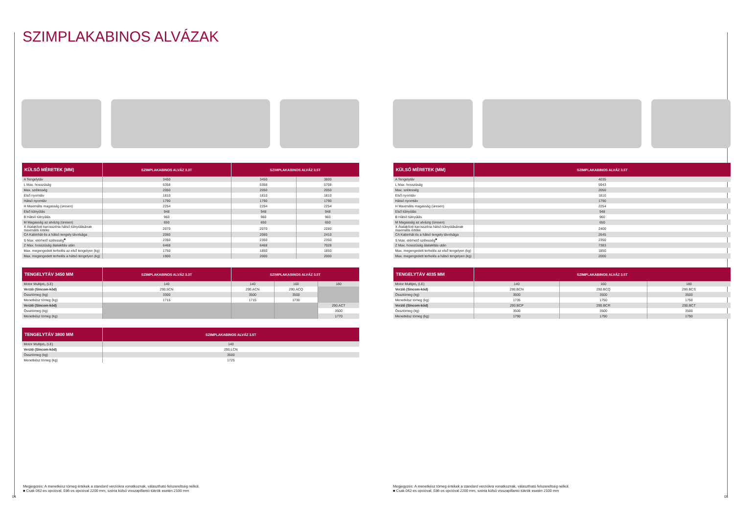SZIMPLAKABINOS ALVÁZAK
| KÜLSŐ MÉRETEK (MM) | SZIMPLAKABINOS ALVÁZ 3.3T | SZIMPLAKABINOS ALVÁZ 3.5T | |
| --- | --- | --- | --- |
| A Tengelytáv | 3450 | 3450 | 3800 |
| L Max. hosszúság | 5358 | 5358 | 5708 |
| Max. szélesség | 2050 | 2050 | 2050 |
| Első nyomtáv | 1810 | 1810 | 1810 |
| Hátsó nyomtáv | 1790 | 1790 | 1790 |
| H Maximális magasság (üresen) | 2254 | 2254 | 2254 |
| Első túlnyúlás | 948 | 948 | 948 |
| B Hátsó túlnyúlás | 960 | 960 | 960 |
| M Magasság az alvázig (üresen) | 650 | 650 | 650 |
| X Átalakított karosszéria hátsó túlnyúlásának maximális értéke | 2070 | 2070 | 2280 |
| CA Kabinhát és a hátsó tengely távolsága | 2060 | 2060 | 2410 |
| S Max. elérhető szélesség<sup>■</sup> | 2350 | 2350 | 2350 |
| Z Max. hosszúság átalakítás után | 6468 | 6468 | 7028 |
| Max. megengedett terhelés az első tengelyen (kg) | 1750 | 1850 | 1850 |
| Max. megengedett terhelés a hátsó tengelyen (kg) | 1900 | 2000 | 2000 |
| TENGELYTÁV 3450 MM | SZIMPLAKABINOS ALVÁZ 3.3T | SZIMPLAKABINOS ALVÁZ 3.5T | | |
| --- | --- | --- | --- | --- |
| Motor Multijet₃ (LE) | 140 | 140 | 160 | 180 |
| Verzió (Sincom-kód) | 290.5CN | 290.ACN | 290.ACQ | |
| Össztömeg (kg) | 3300 | 3500 | 3500 | |
| Menetkész tömeg (kg) | 1715 | 1715 | 1730 | |
| Verzió (Sincom-kód) | | | | 290.ACT |
| Össztömeg (kg) | | | | 3500 |
| Menetkész tömeg (kg) | | | | 1770 |
| TENGELYTÁV 3800 MM | SZIMPLAKABINOS ALVÁZ 3.5T |
| --- | --- |
| Motor Multijet₃ (LE) | 140 |
| Verzió (Sincom-kód) | 290.LCN |
| Össztömeg (kg) | 3500 |
| Menetkész tömeg (kg) | 1725 |
Megjegyzés: A menetkész tömeg értékek a standard verziókra vonatkoznak, választható felszereltség nélkül.
■ Csak 042-es opcióval, 036-os opcióval 2200 mm, széria külső visszapillantó tükrök esetén 2100 mm
04
| KÜLSŐ MÉRETEK (MM) | SZIMPLAKABINOS ALVÁZ 3.5T |
| --- | --- |
| A Tengelytáv | 4035 |
| L Max. hosszúság | 5943 |
| Max. szélesség | 2050 |
| Első nyomtáv | 1810 |
| Hátsó nyomtáv | 1790 |
| H Maximális magasság (üresen) | 2254 |
| Első túlnyúlás | 948 |
| B Hátsó túlnyúlás | 960 |
| M Magasság az alvázig (üresen) | 650 |
| X Átalakított karosszéria hátsó túlnyúlásának maximális értéke | 2400 |
| CA Kabinhát és a hátsó tengely távolsága | 2645 |
| S Max. elérhető szélesség<sup>■</sup> | 2350 |
| Z Max. hosszúság átalakítás után | 7383 |
| Max. megengedett terhelés az első tengelyen (kg) | 1850 |
| Max. megengedett terhelés a hátsó tengelyen (kg) | 2000 |
| TENGELYTÁV 4035 MM | SZIMPLAKABINOS ALVÁZ 3.5T | | |
| --- | --- | --- | --- |
| Motor Multijet₃ (LE) | 140 | 160 | 180 |
| Verzió (Sincom-kód) | 290.BCN | 290.BCQ | 290.BCS |
| Össztömeg (kg) | 3500 | 3500 | 3500 |
| Menetkész tömeg (kg) | 1735 | 1750 | 1750 |
| Verzió (Sincom-kód) | 290.BCP | 290.BCR | 290.BCT |
| Össztömeg (kg) | 3500 | 3500 | 3500 |
| Menetkész tömeg (kg) | 1790 | 1790 | 1790 |
Megjegyzés: A menetkész tömeg értékek a standard verziókra vonatkoznak, választható felszereltség nélkül.
■ Csak 042-es opcióval, 036-os opcióval 2200 mm, széria külső visszapillantó tükrök esetén 2100 mm
05